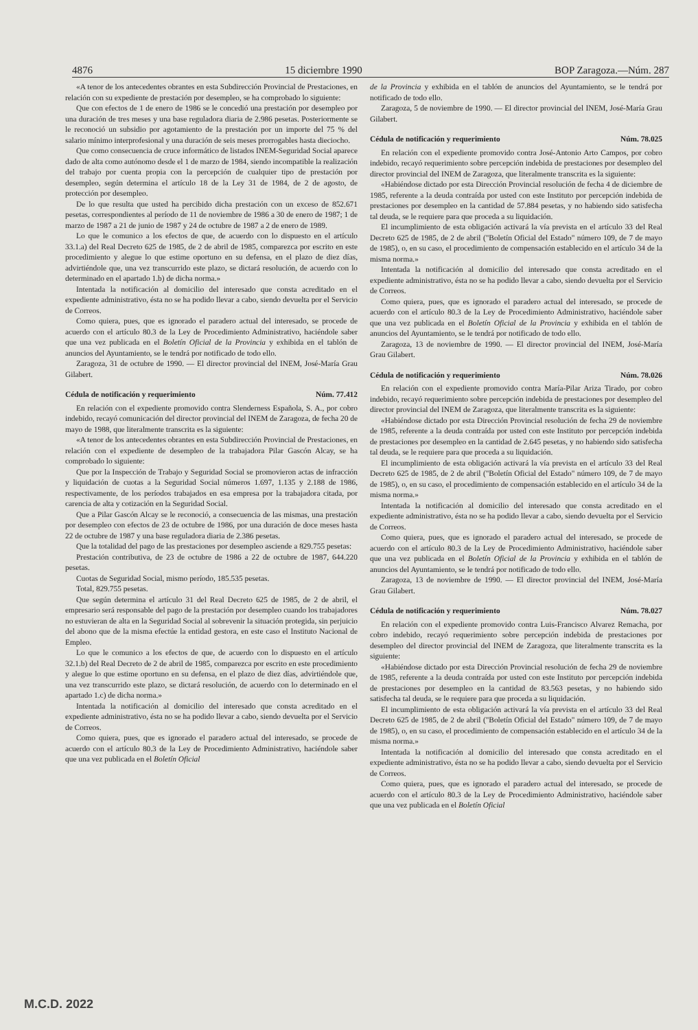4876 15 diciembre 1990 BOP Zaragoza.—Núm. 287
«A tenor de los antecedentes obrantes en esta Subdirección Provincial de Prestaciones, en relación con su expediente de prestación por desempleo, se ha comprobado lo siguiente:
Que con efectos de 1 de enero de 1986 se le concedió una prestación por desempleo por una duración de tres meses y una base reguladora diaria de 2.986 pesetas. Posteriormente se le reconoció un subsidio por agotamiento de la prestación por un importe del 75 % del salario mínimo interprofesional y una duración de seis meses prorrogables hasta dieciocho.
Que como consecuencia de cruce informático de listados INEM-Seguridad Social aparece dado de alta como autónomo desde el 1 de marzo de 1984, siendo incompatible la realización del trabajo por cuenta propia con la percepción de cualquier tipo de prestación por desempleo, según determina el artículo 18 de la Ley 31 de 1984, de 2 de agosto, de protección por desempleo.
De lo que resulta que usted ha percibido dicha prestación con un exceso de 852.671 pesetas, correspondientes al período de 11 de noviembre de 1986 a 30 de enero de 1987; 1 de marzo de 1987 a 21 de junio de 1987 y 24 de octubre de 1987 a 2 de enero de 1989.
Lo que le comunico a los efectos de que, de acuerdo con lo dispuesto en el artículo 33.1.a) del Real Decreto 625 de 1985, de 2 de abril de 1985, comparezca por escrito en este procedimiento y alegue lo que estime oportuno en su defensa, en el plazo de diez días, advirtiéndole que, una vez transcurrido este plazo, se dictará resolución, de acuerdo con lo determinado en el apartado 1.b) de dicha norma.»
Intentada la notificación al domicilio del interesado que consta acreditado en el expediente administrativo, ésta no se ha podido llevar a cabo, siendo devuelta por el Servicio de Correos.
Como quiera, pues, que es ignorado el paradero actual del interesado, se procede de acuerdo con el artículo 80.3 de la Ley de Procedimiento Administrativo, haciéndole saber que una vez publicada en el Boletín Oficial de la Provincia y exhibida en el tablón de anuncios del Ayuntamiento, se le tendrá por notificado de todo ello.
Zaragoza, 31 de octubre de 1990. — El director provincial del INEM, José-María Grau Gilabert.
Cédula de notificación y requerimiento Núm. 77.412
En relación con el expediente promovido contra Slenderness Española, S. A., por cobro indebido, recayó comunicación del director provincial del INEM de Zaragoza, de fecha 20 de mayo de 1988, que literalmente transcrita es la siguiente:
«A tenor de los antecedentes obrantes en esta Subdirección Provincial de Prestaciones, en relación con el expediente de desempleo de la trabajadora Pilar Gascón Alcay, se ha comprobado lo siguiente:
Que por la Inspección de Trabajo y Seguridad Social se promovieron actas de infracción y liquidación de cuotas a la Seguridad Social números 1.697, 1.135 y 2.188 de 1986, respectivamente, de los períodos trabajados en esa empresa por la trabajadora citada, por carencia de alta y cotización en la Seguridad Social.
Que a Pilar Gascón Alcay se le reconoció, a consecuencia de las mismas, una prestación por desempleo con efectos de 23 de octubre de 1986, por una duración de doce meses hasta 22 de octubre de 1987 y una base reguladora diaria de 2.386 pesetas.
Que la totalidad del pago de las prestaciones por desempleo asciende a 829.755 pesetas:
Prestación contributiva, de 23 de octubre de 1986 a 22 de octubre de 1987, 644.220 pesetas.
Cuotas de Seguridad Social, mismo período, 185.535 pesetas.
Total, 829.755 pesetas.
Que según determina el artículo 31 del Real Decreto 625 de 1985, de 2 de abril, el empresario será responsable del pago de la prestación por desempleo cuando los trabajadores no estuvieran de alta en la Seguridad Social al sobrevenir la situación protegida, sin perjuicio del abono que de la misma efectúe la entidad gestora, en este caso el Instituto Nacional de Empleo.
Lo que le comunico a los efectos de que, de acuerdo con lo dispuesto en el artículo 32.1.b) del Real Decreto de 2 de abril de 1985, comparezca por escrito en este procedimiento y alegue lo que estime oportuno en su defensa, en el plazo de diez días, advirtiéndole que, una vez transcurrido este plazo, se dictará resolución, de acuerdo con lo determinado en el apartado 1.c) de dicha norma.»
Intentada la notificación al domicilio del interesado que consta acreditado en el expediente administrativo, ésta no se ha podido llevar a cabo, siendo devuelta por el Servicio de Correos.
Como quiera, pues, que es ignorado el paradero actual del interesado, se procede de acuerdo con el artículo 80.3 de la Ley de Procedimiento Administrativo, haciéndole saber que una vez publicada en el Boletín Oficial
de la Provincia y exhibida en el tablón de anuncios del Ayuntamiento, se le tendrá por notificado de todo ello.
Zaragoza, 5 de noviembre de 1990. — El director provincial del INEM, José-María Grau Gilabert.
Cédula de notificación y requerimiento Núm. 78.025
En relación con el expediente promovido contra José-Antonio Arto Campos, por cobro indebido, recayó requerimiento sobre percepción indebida de prestaciones por desempleo del director provincial del INEM de Zaragoza, que literalmente transcrita es la siguiente:
«Habiéndose dictado por esta Dirección Provincial resolución de fecha 4 de diciembre de 1985, referente a la deuda contraída por usted con este Instituto por percepción indebida de prestaciones por desempleo en la cantidad de 57.884 pesetas, y no habiendo sido satisfecha tal deuda, se le requiere para que proceda a su liquidación.
El incumplimiento de esta obligación activará la vía prevista en el artículo 33 del Real Decreto 625 de 1985, de 2 de abril ("Boletín Oficial del Estado" número 109, de 7 de mayo de 1985), o, en su caso, el procedimiento de compensación establecido en el artículo 34 de la misma norma.»
Intentada la notificación al domicilio del interesado que consta acreditado en el expediente administrativo, ésta no se ha podido llevar a cabo, siendo devuelta por el Servicio de Correos.
Como quiera, pues, que es ignorado el paradero actual del interesado, se procede de acuerdo con el artículo 80.3 de la Ley de Procedimiento Administrativo, haciéndole saber que una vez publicada en el Boletín Oficial de la Provincia y exhibida en el tablón de anuncios del Ayuntamiento, se le tendrá por notificado de todo ello.
Zaragoza, 13 de noviembre de 1990. — El director provincial del INEM, José-María Grau Gilabert.
Cédula de notificación y requerimiento Núm. 78.026
En relación con el expediente promovido contra María-Pilar Ariza Tirado, por cobro indebido, recayó requerimiento sobre percepción indebida de prestaciones por desempleo del director provincial del INEM de Zaragoza, que literalmente transcrita es la siguiente:
«Habiéndose dictado por esta Dirección Provincial resolución de fecha 29 de noviembre de 1985, referente a la deuda contraída por usted con este Instituto por percepción indebida de prestaciones por desempleo en la cantidad de 2.645 pesetas, y no habiendo sido satisfecha tal deuda, se le requiere para que proceda a su liquidación.
El incumplimiento de esta obligación activará la vía prevista en el artículo 33 del Real Decreto 625 de 1985, de 2 de abril ("Boletín Oficial del Estado" número 109, de 7 de mayo de 1985), o, en su caso, el procedimiento de compensación establecido en el artículo 34 de la misma norma.»
Intentada la notificación al domicilio del interesado que consta acreditado en el expediente administrativo, ésta no se ha podido llevar a cabo, siendo devuelta por el Servicio de Correos.
Como quiera, pues, que es ignorado el paradero actual del interesado, se procede de acuerdo con el artículo 80.3 de la Ley de Procedimiento Administrativo, haciéndole saber que una vez publicada en el Boletín Oficial de la Provincia y exhibida en el tablón de anuncios del Ayuntamiento, se le tendrá por notificado de todo ello.
Zaragoza, 13 de noviembre de 1990. — El director provincial del INEM, José-María Grau Gilabert.
Cédula de notificación y requerimiento Núm. 78.027
En relación con el expediente promovido contra Luis-Francisco Alvarez Remacha, por cobro indebido, recayó requerimiento sobre percepción indebida de prestaciones por desempleo del director provincial del INEM de Zaragoza, que literalmente transcrita es la siguiente:
«Habiéndose dictado por esta Dirección Provincial resolución de fecha 29 de noviembre de 1985, referente a la deuda contraída por usted con este Instituto por percepción indebida de prestaciones por desempleo en la cantidad de 83.563 pesetas, y no habiendo sido satisfecha tal deuda, se le requiere para que proceda a su liquidación.
El incumplimiento de esta obligación activará la vía prevista en el artículo 33 del Real Decreto 625 de 1985, de 2 de abril ("Boletín Oficial del Estado" número 109, de 7 de mayo de 1985), o, en su caso, el procedimiento de compensación establecido en el artículo 34 de la misma norma.»
Intentada la notificación al domicilio del interesado que consta acreditado en el expediente administrativo, ésta no se ha podido llevar a cabo, siendo devuelta por el Servicio de Correos.
Como quiera, pues, que es ignorado el paradero actual del interesado, se procede de acuerdo con el artículo 80.3 de la Ley de Procedimiento Administrativo, haciéndole saber que una vez publicada en el Boletín Oficial
M.C.D. 2022